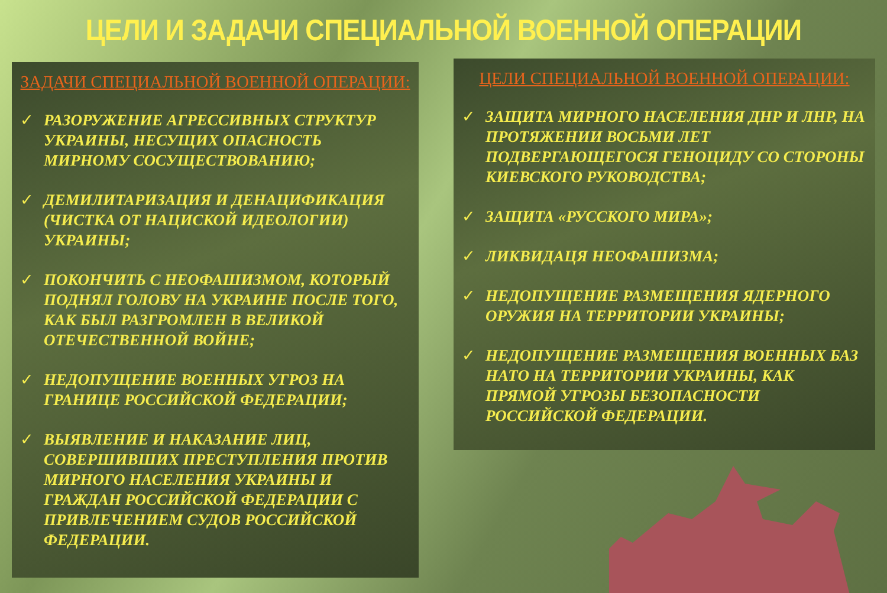ЦЕЛИ И ЗАДАЧИ СПЕЦИАЛЬНОЙ ВОЕННОЙ ОПЕРАЦИИ
ЗАДАЧИ СПЕЦИАЛЬНОЙ ВОЕННОЙ ОПЕРАЦИИ:
✓ РАЗОРУЖЕНИЕ АГРЕССИВНЫХ СТРУКТУР УКРАИНЫ, НЕСУЩИХ ОПАСНОСТЬ МИРНОМУ СОСУЩЕСТВОВАНИЮ;
✓ ДЕМИЛИТАРИЗАЦИЯ И ДЕНАЦИФИКАЦИЯ (ЧИСТКА ОТ НАЦИСКОЙ ИДЕОЛОГИИ) УКРАИНЫ;
✓ ПОКОНЧИТЬ С НЕОФАШИЗМОМ, КОТОРЫЙ ПОДНЯЛ ГОЛОВУ НА УКРАИНЕ ПОСЛЕ ТОГО, КАК БЫЛ РАЗГРОМЛЕН В ВЕЛИКОЙ ОТЕЧЕСТВЕННОЙ ВОЙНЕ;
✓ НЕДОПУЩЕНИЕ ВОЕННЫХ УГРОЗ НА ГРАНИЦЕ РОССИЙСКОЙ ФЕДЕРАЦИИ;
✓ ВЫЯВЛЕНИЕ И НАКАЗАНИЕ ЛИЦ, СОВЕРШИВШИХ ПРЕСТУПЛЕНИЯ ПРОТИВ МИРНОГО НАСЕЛЕНИЯ УКРАИНЫ И ГРАЖДАН РОССИЙСКОЙ ФЕДЕРАЦИИ С ПРИВЛЕЧЕНИЕМ СУДОВ РОССИЙСКОЙ ФЕДЕРАЦИИ.
ЦЕЛИ СПЕЦИАЛЬНОЙ ВОЕННОЙ ОПЕРАЦИИ:
✓ ЗАЩИТА МИРНОГО НАСЕЛЕНИЯ ДНР И ЛНР, НА ПРОТЯЖЕНИИ ВОСЬМИ ЛЕТ ПОДВЕРГАЮЩЕГОСЯ ГЕНОЦИДУ СО СТОРОНЫ КИЕВСКОГО РУКОВОДСТВА;
✓ ЗАЩИТА «РУССКОГО МИРА»;
✓ ЛИКВИДАЦЯ НЕОФАШИЗМА;
✓ НЕДОПУЩЕНИЕ РАЗМЕЩЕНИЯ ЯДЕРНОГО ОРУЖИЯ НА ТЕРРИТОРИИ УКРАИНЫ;
✓ НЕДОПУЩЕНИЕ РАЗМЕЩЕНИЯ ВОЕННЫХ БАЗ НАТО НА ТЕРРИТОРИИ УКРАИНЫ, КАК ПРЯМОЙ УГРОЗЫ БЕЗОПАСНОСТИ РОССИЙСКОЙ ФЕДЕРАЦИИ.